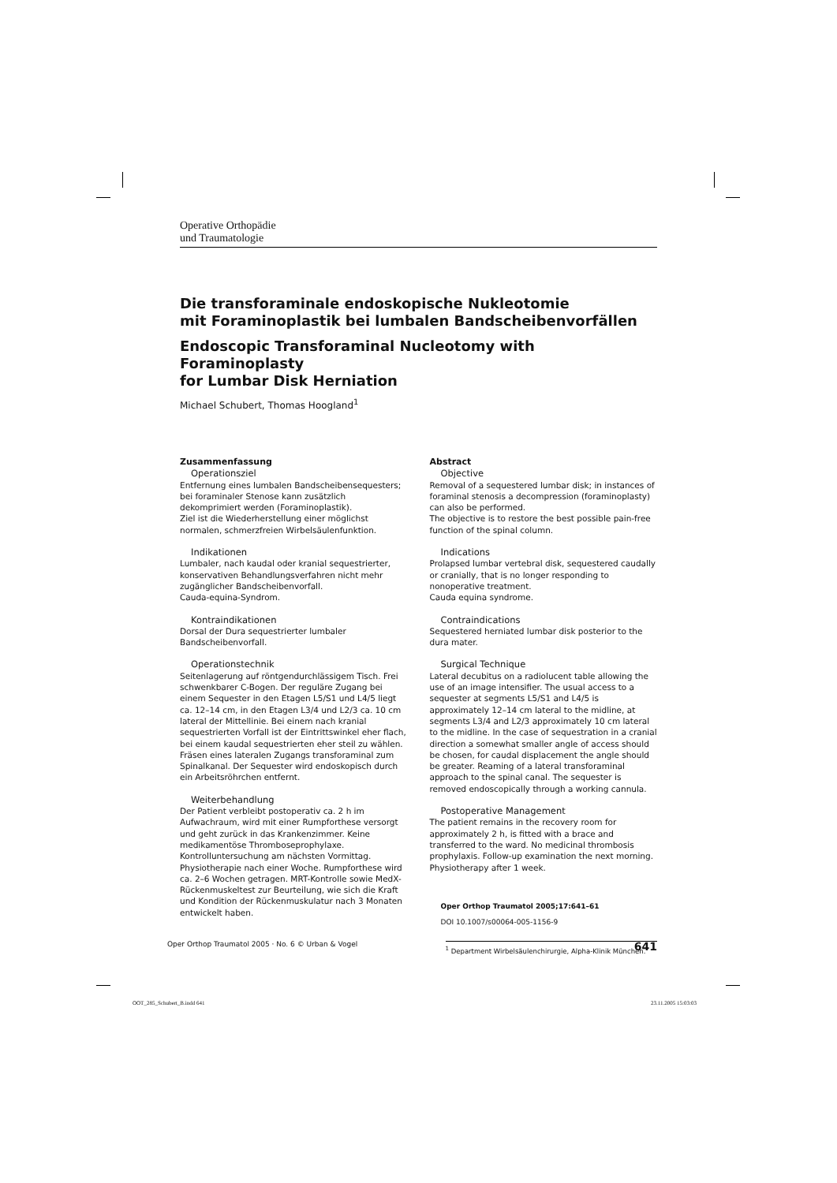Operative Orthopädie
und Traumatologie
Die transforaminale endoskopische Nukleotomie
mit Foraminoplastik bei lumbalen Bandscheibenvorfällen
Endoscopic Transforaminal Nucleotomy with Foraminoplasty
for Lumbar Disk Herniation
Michael Schubert, Thomas Hoogland<sup>1</sup>
Zusammenfassung
Operationsziel
Entfernung eines lumbalen Bandscheibensequesters; bei foraminaler Stenose kann zusätzlich dekomprimiert werden (Foraminoplastik).
Ziel ist die Wiederherstellung einer möglichst normalen, schmerzfreien Wirbelsäulenfunktion.
Indikationen
Lumbaler, nach kaudal oder kranial sequestrierter, konservativen Behandlungsverfahren nicht mehr zugänglicher Bandscheibenvorfall.
Cauda-equina-Syndrom.
Kontraindikationen
Dorsal der Dura sequestrierter lumbaler Bandscheibenvorfall.
Operationstechnik
Seitenlagerung auf röntgendurchlässigem Tisch. Frei schwenkbarer C-Bogen. Der reguläre Zugang bei einem Sequester in den Etagen L5/S1 und L4/5 liegt ca. 12–14 cm, in den Etagen L3/4 und L2/3 ca. 10 cm lateral der Mittellinie. Bei einem nach kranial sequestrierten Vorfall ist der Eintrittswinkel eher flach, bei einem kaudal sequestrierten eher steil zu wählen. Fräsen eines lateralen Zugangs transforaminal zum Spinalkanal. Der Sequester wird endoskopisch durch ein Arbeitsröhrchen entfernt.
Weiterbehandlung
Der Patient verbleibt postoperativ ca. 2 h im Aufwachraum, wird mit einer Rumpforthese versorgt und geht zurück in das Krankenzimmer. Keine medikamentöse Thromboseprophylaxe. Kontrolluntersuchung am nächsten Vormittag. Physiotherapie nach einer Woche. Rumpforthese wird ca. 2–6 Wochen getragen. MRT-Kontrolle sowie MedX-Rückenmuskeltest zur Beurteilung, wie sich die Kraft und Kondition der Rückenmuskulatur nach 3 Monaten entwickelt haben.
Abstract
Objective
Removal of a sequestered lumbar disk; in instances of foraminal stenosis a decompression (foraminoplasty) can also be performed.
The objective is to restore the best possible pain-free function of the spinal column.
Indications
Prolapsed lumbar vertebral disk, sequestered caudally or cranially, that is no longer responding to nonoperative treatment.
Cauda equina syndrome.
Contraindications
Sequestered herniated lumbar disk posterior to the dura mater.
Surgical Technique
Lateral decubitus on a radiolucent table allowing the use of an image intensifier. The usual access to a sequester at segments L5/S1 and L4/5 is approximately 12–14 cm lateral to the midline, at segments L3/4 and L2/3 approximately 10 cm lateral to the midline. In the case of sequestration in a cranial direction a somewhat smaller angle of access should be chosen, for caudal displacement the angle should be greater. Reaming of a lateral transforaminal approach to the spinal canal. The sequester is removed endoscopically through a working cannula.
Postoperative Management
The patient remains in the recovery room for approximately 2 h, is fitted with a brace and transferred to the ward. No medicinal thrombosis prophylaxis. Follow-up examination the next morning. Physiotherapy after 1 week.
Oper Orthop Traumatol 2005;17:641–61
DOI 10.1007/s00064-005-1156-9
<sup>1</sup> Department Wirbelsäulenchirurgie, Alpha-Klinik München.
Oper Orthop Traumatol 2005 · No. 6 © Urban & Vogel 641
OOT_285_Schubert_B.indd 641 23.11.2005 15:03:03